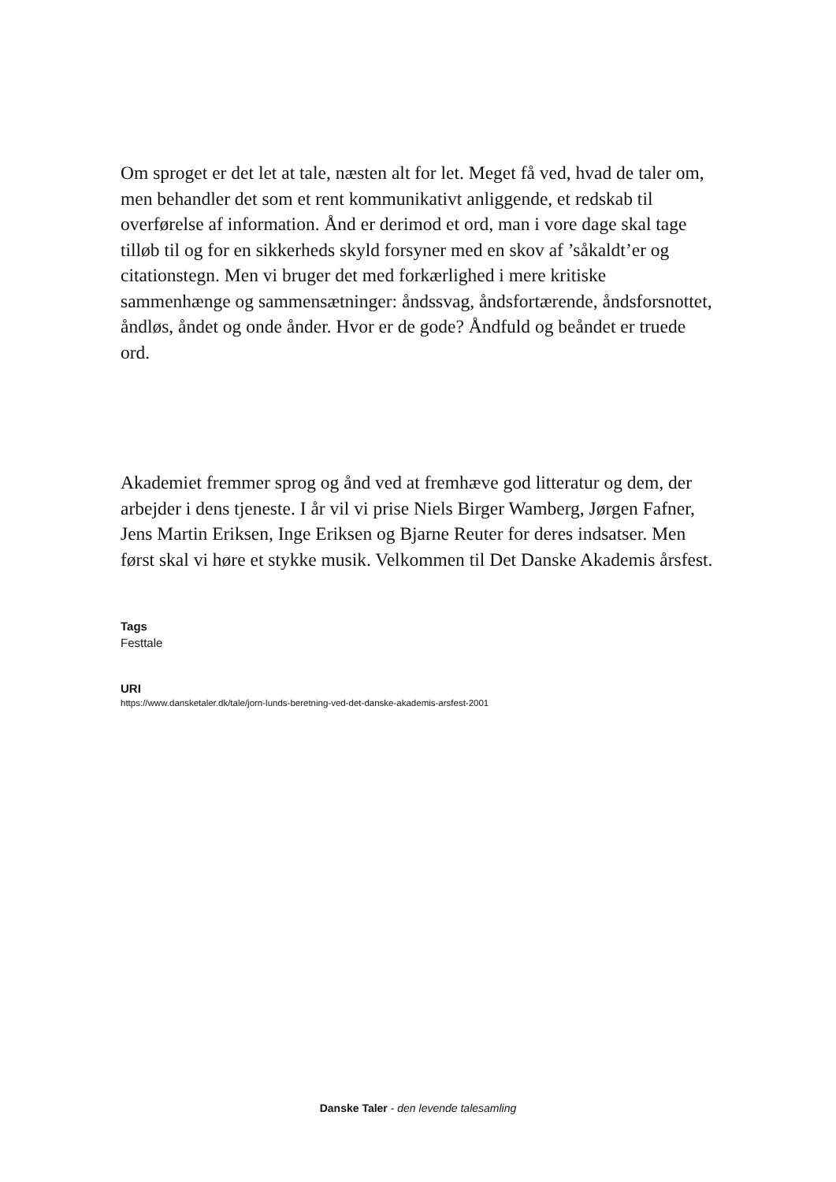Om sproget er det let at tale, næsten alt for let. Meget få ved, hvad de taler om, men behandler det som et rent kommunikativt anliggende, et redskab til overførelse af information. Ånd er derimod et ord, man i vore dage skal tage tilløb til og for en sikkerheds skyld forsyner med en skov af ’såkaldt’er og citationstegn. Men vi bruger det med forkærlighed i mere kritiske sammenhænge og sammensætninger: åndssvag, åndsfortærende, åndsforsnottet, åndløs, åndet og onde ånder. Hvor er de gode? Åndfuld og beåndet er truede ord.
Akademiet fremmer sprog og ånd ved at fremhæve god litteratur og dem, der arbejder i dens tjeneste. I år vil vi prise Niels Birger Wamberg, Jørgen Fafner, Jens Martin Eriksen, Inge Eriksen og Bjarne Reuter for deres indsatser. Men først skal vi høre et stykke musik. Velkommen til Det Danske Akademis årsfest.
Tags
Festtale
URI
https://www.dansketaler.dk/tale/jorn-lunds-beretning-ved-det-danske-akademis-arsfest-2001
Danske Taler - den levende talesamling